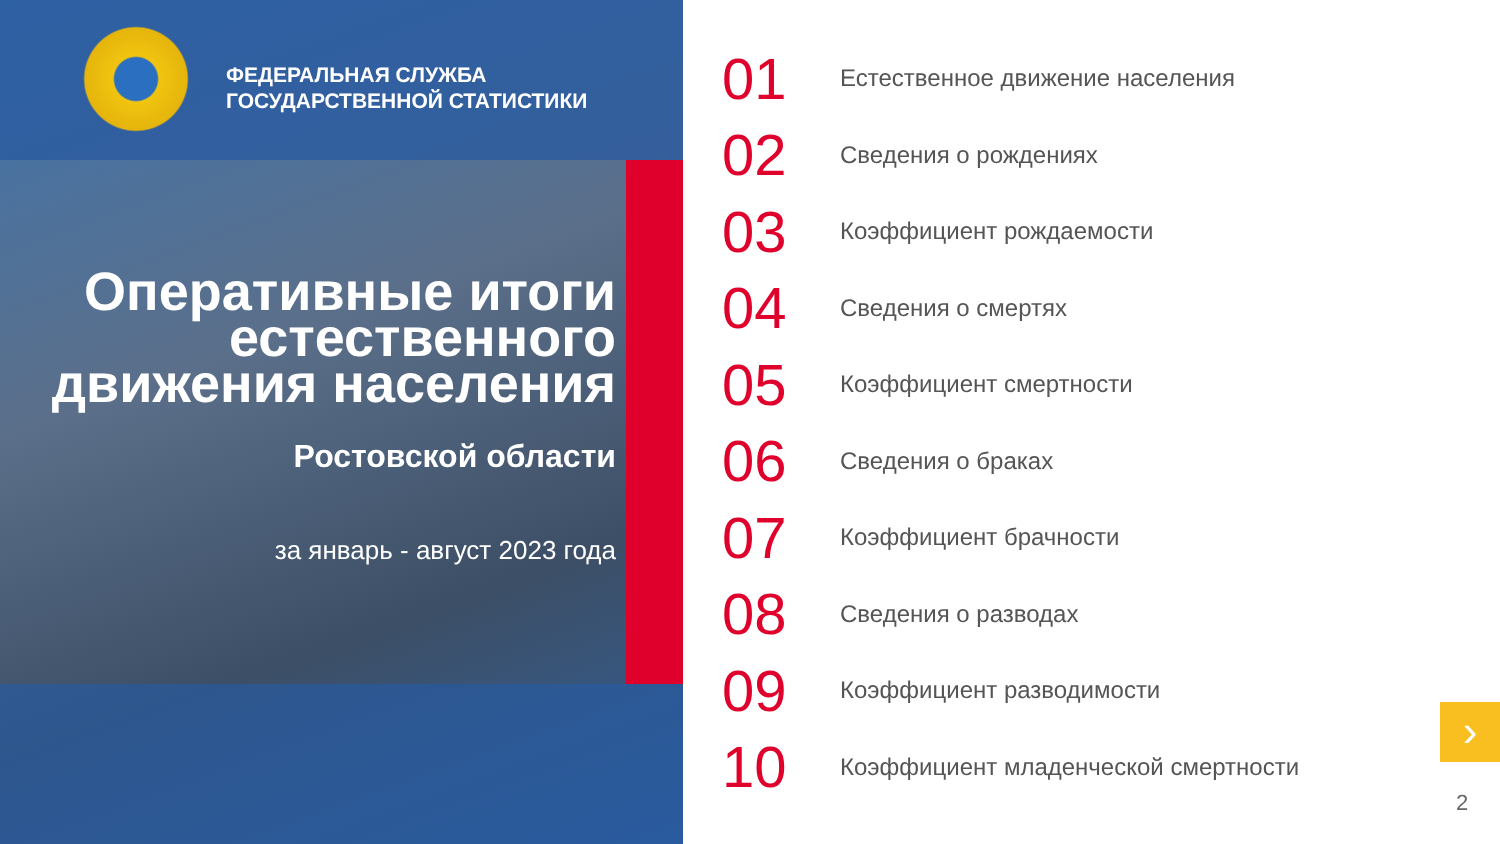ФЕДЕРАЛЬНАЯ СЛУЖБА
ГОСУДАРСТВЕННОЙ СТАТИСТИКИ
Оперативные итоги естественного движения населения
Ростовской области
за январь - август 2023 года
01 Естественное движение населения
02 Сведения о рождениях
03 Коэффициент рождаемости
04 Сведения о смертях
05 Коэффициент смертности
06 Сведения о браках
07 Коэффициент брачности
08 Сведения о разводах
09 Коэффициент разводимости
10 Коэффициент младенческой смертности
›
2